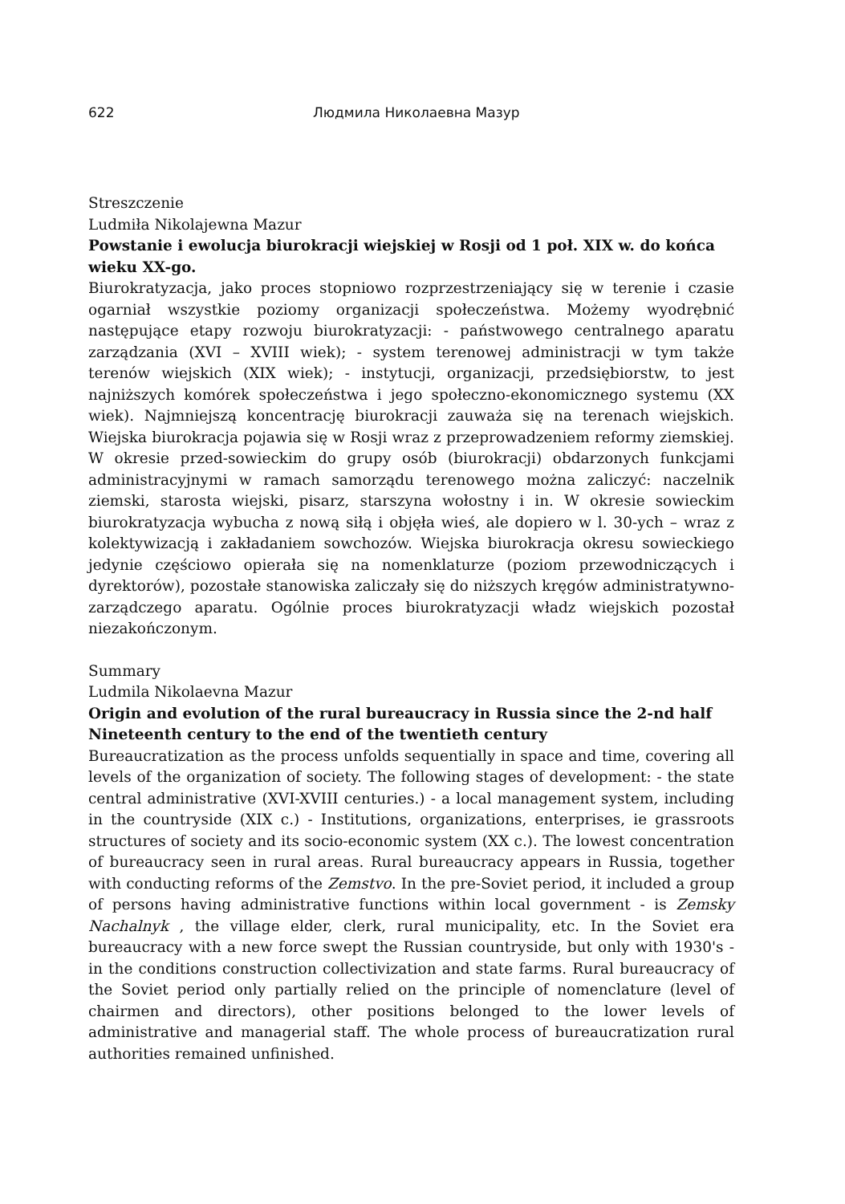622 Людмила Николаевна Мазур
Streszczenie
Ludmiła Nikolajewna Mazur
Powstanie i ewolucja biurokracji wiejskiej w Rosji od 1 poł. XIX w. do końca wieku XX-go.
Biurokratyzacja, jako proces stopniowo rozprzestrzeniający się w terenie i czasie ogarniał wszystkie poziomy organizacji społeczeństwa. Możemy wyodrębnić następujące etapy rozwoju biurokratyzacji: - państwowego centralnego aparatu zarządzania (XVI – XVIII wiek); - system terenowej administracji w tym także terenów wiejskich (XIX wiek); - instytucji, organizacji, przedsiębiorstw, to jest najniższych komórek społeczeństwa i jego społeczno-ekonomicznego systemu (XX wiek). Najmniejszą koncentrację biurokracji zauważa się na terenach wiejskich. Wiejska biurokracja pojawia się w Rosji wraz z przeprowadzeniem reformy ziemskiej. W okresie przed-sowieckim do grupy osób (biurokracji) obdarzonych funkcjami administracyjnymi w ramach samorządu terenowego można zaliczyć: naczelnik ziemski, starosta wiejski, pisarz, starszyna wołostny i in. W okresie sowieckim biurokratyzacja wybucha z nową siłą i objęła wieś, ale dopiero w l. 30-ych – wraz z kolektywizacją i zakładaniem sowchozów. Wiejska biurokracja okresu sowieckiego jedynie częściowo opierała się na nomenklaturze (poziom przewodniczących i dyrektorów), pozostałe stanowiska zaliczały się do niższych kręgów administratywno-zarządczego aparatu. Ogólnie proces biurokratyzacji władz wiejskich pozostał niezakończonym.
Summary
Ludmila Nikolaevna Mazur
Origin and evolution of the rural bureaucracy in Russia since the 2-nd half Nineteenth century to the end of the twentieth century
Bureaucratization as the process unfolds sequentially in space and time, covering all levels of the organization of society. The following stages of development: - the state central administrative (XVI-XVIII centuries.) - a local management system, including in the countryside (XIX c.) - Institutions, organizations, enterprises, ie grassroots structures of society and its socio-economic system (XX c.). The lowest concentration of bureaucracy seen in rural areas. Rural bureaucracy appears in Russia, together with conducting reforms of the Zemstvo. In the pre-Soviet period, it included a group of persons having administrative functions within local government - is Zemsky Nachalnyk , the village elder, clerk, rural municipality, etc. In the Soviet era bureaucracy with a new force swept the Russian countryside, but only with 1930's - in the conditions construction collectivization and state farms. Rural bureaucracy of the Soviet period only partially relied on the principle of nomenclature (level of chairmen and directors), other positions belonged to the lower levels of administrative and managerial staff. The whole process of bureaucratization rural authorities remained unfinished.